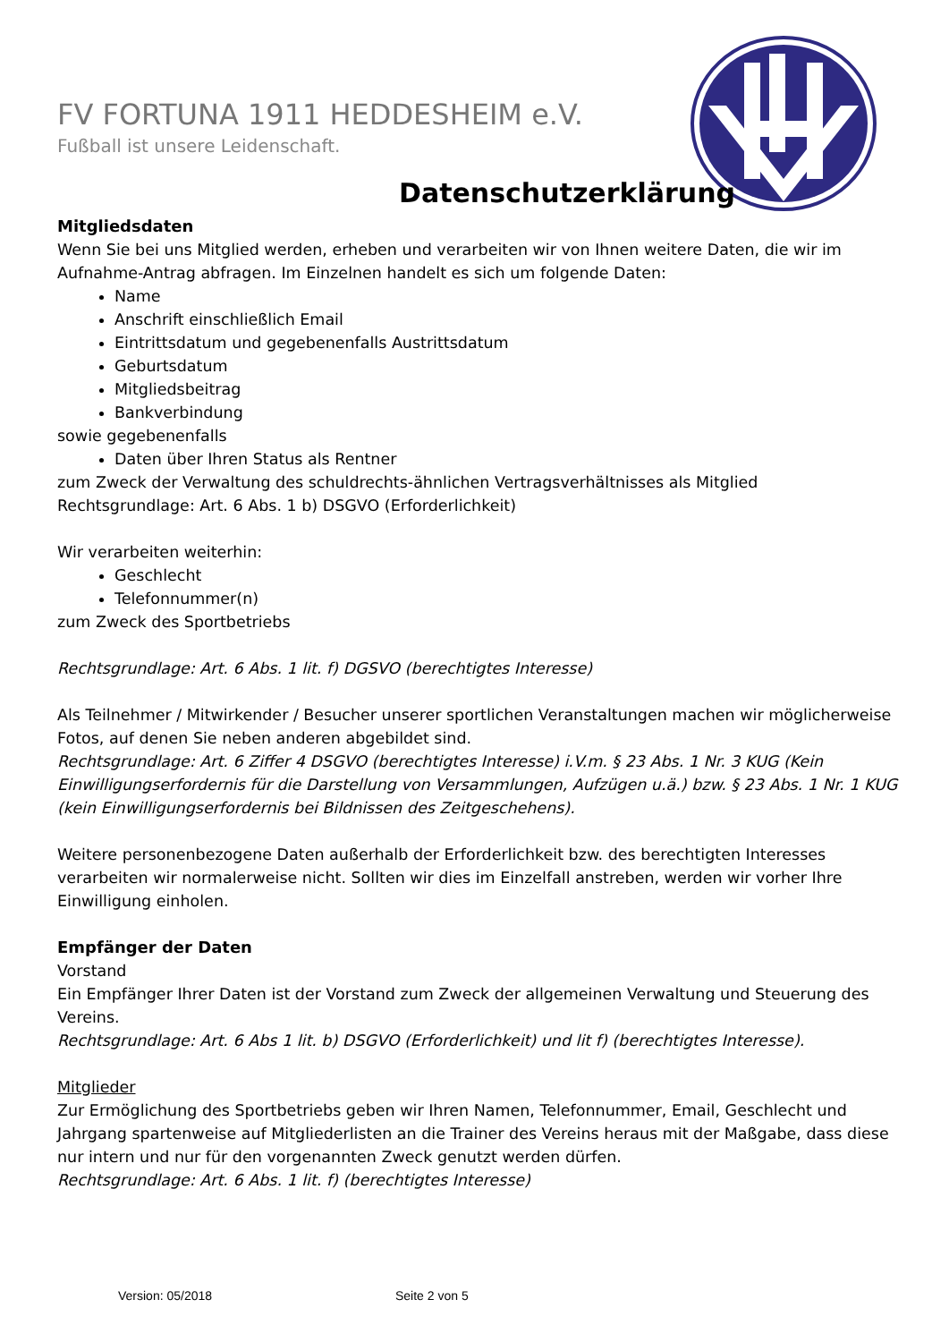FV FORTUNA 1911 HEDDESHEIM e.V.
Fußball ist unsere Leidenschaft.
Datenschutzerklärung
Mitgliedsdaten
Wenn Sie bei uns Mitglied werden, erheben und verarbeiten wir von Ihnen weitere Daten, die wir im Aufnahme-Antrag abfragen. Im Einzelnen handelt es sich um folgende Daten:
Name
Anschrift einschließlich Email
Eintrittsdatum und gegebenenfalls Austrittsdatum
Geburtsdatum
Mitgliedsbeitrag
Bankverbindung
sowie gegebenenfalls
Daten über Ihren Status als Rentner
zum Zweck der Verwaltung des schuldrechts-ähnlichen Vertragsverhältnisses als Mitglied
Rechtsgrundlage: Art. 6 Abs. 1 b) DSGVO (Erforderlichkeit)
Wir verarbeiten weiterhin:
Geschlecht
Telefonnummer(n)
zum Zweck des Sportbetriebs
Rechtsgrundlage: Art. 6 Abs. 1 lit. f) DGSVO (berechtigtes Interesse)
Als Teilnehmer / Mitwirkender / Besucher unserer sportlichen Veranstaltungen machen wir möglicherweise Fotos, auf denen Sie neben anderen abgebildet sind.
Rechtsgrundlage: Art. 6 Ziffer 4 DSGVO (berechtigtes Interesse) i.V.m. § 23 Abs. 1 Nr. 3 KUG (Kein Einwilligungserfordernis für die Darstellung von Versammlungen, Aufzügen u.ä.) bzw. § 23 Abs. 1 Nr. 1 KUG (kein Einwilligungserfordernis bei Bildnissen des Zeitgeschehens).
Weitere personenbezogene Daten außerhalb der Erforderlichkeit bzw. des berechtigten Interesses verarbeiten wir normalerweise nicht. Sollten wir dies im Einzelfall anstreben, werden wir vorher Ihre Einwilligung einholen.
Empfänger der Daten
Vorstand
Ein Empfänger Ihrer Daten ist der Vorstand zum Zweck der allgemeinen Verwaltung und Steuerung des Vereins.
Rechtsgrundlage: Art. 6 Abs 1 lit. b) DSGVO (Erforderlichkeit) und lit f) (berechtigtes Interesse).
Mitglieder
Zur Ermöglichung des Sportbetriebs geben wir Ihren Namen, Telefonnummer, Email, Geschlecht und Jahrgang spartenweise auf Mitgliederlisten an die Trainer des Vereins heraus mit der Maßgabe, dass diese nur intern und nur für den vorgenannten Zweck genutzt werden dürfen.
Rechtsgrundlage: Art. 6 Abs. 1 lit. f) (berechtigtes Interesse)
Version: 05/2018 Seite 2 von 5